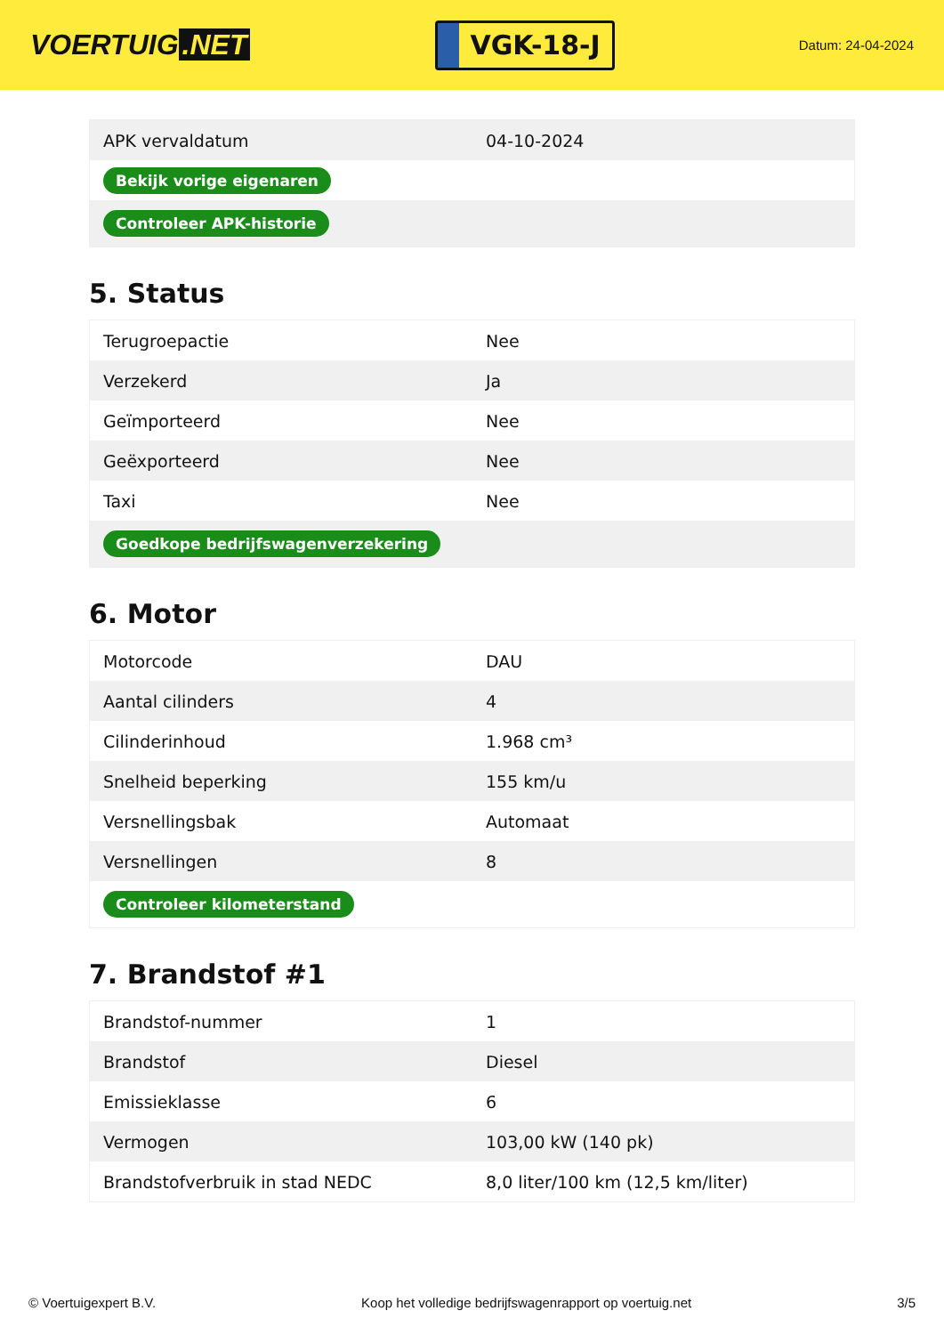VOERTUIG.NET
VGK-18-J
Datum: 24-04-2024
| APK vervaldatum | 04-10-2024 |
| Bekijk vorige eigenaren | |
| Controleer APK-historie | |
5. Status
| Terugroepactie | Nee |
| Verzekerd | Ja |
| Geïmporteerd | Nee |
| Geëxporteerd | Nee |
| Taxi | Nee |
| Goedkope bedrijfswagenverzekering | |
6. Motor
| Motorcode | DAU |
| Aantal cilinders | 4 |
| Cilinderinhoud | 1.968 cm³ |
| Snelheid beperking | 155 km/u |
| Versnellingsbak | Automaat |
| Versnellingen | 8 |
| Controleer kilometerstand | |
7. Brandstof #1
| Brandstof-nummer | 1 |
| Brandstof | Diesel |
| Emissieklasse | 6 |
| Vermogen | 103,00 kW (140 pk) |
| Brandstofverbruik in stad NEDC | 8,0 liter/100 km (12,5 km/liter) |
© Voertuigexpert B.V. Koop het volledige bedrijfswagenrapport op voertuig.net 3/5